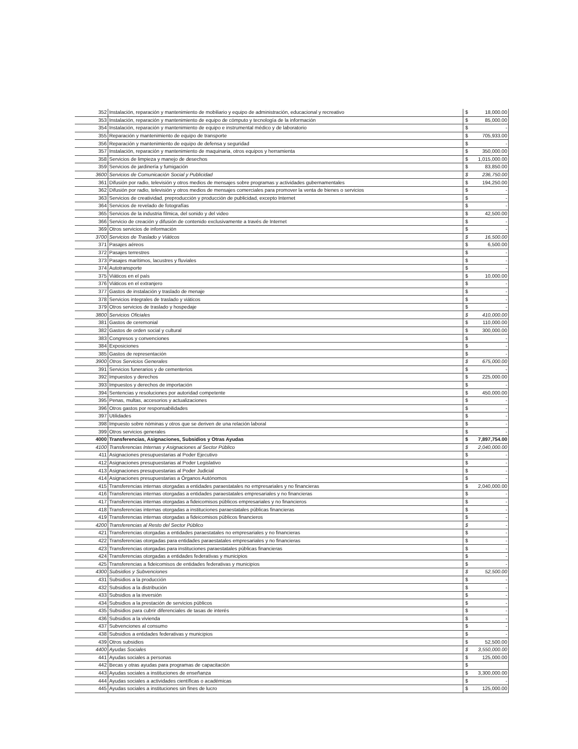| 352 | Instalación, reparación y mantenimiento de mobiliario y equipo de administración, educacional y recreativo | $ | 18,000.00 |
| 353 | Instalación, reparación y mantenimiento de equipo de cómputo y tecnología de la información | $ | 85,000.00 |
| 354 | Instalación, reparación y mantenimiento de equipo e instrumental médico y de laboratorio | $ | - |
| 355 | Reparación y mantenimiento de equipo de transporte | $ | 705,933.00 |
| 356 | Reparación y mantenimiento de equipo de defensa y seguridad | $ | - |
| 357 | Instalación, reparación y mantenimiento de maquinaria, otros equipos y herramienta | $ | 350,000.00 |
| 358 | Servicios de limpieza y manejo de desechos | $ | 1,015,000.00 |
| 359 | Servicios de jardinería y fumigación | $ | 83,850.00 |
| 3600 | Servicios de Comunicación Social y Publicidad | $ | 236,750.00 |
| 361 | Difusión por radio, televisión y otros medios de mensajes sobre programas y actividades gubernamentales | $ | 194,250.00 |
| 362 | Difusión por radio, televisión y otros medios de mensajes comerciales para promover la venta de bienes o servicios | $ | - |
| 363 | Servicios de creatividad, preproducción y producción de publicidad, excepto Internet | $ | - |
| 364 | Servicios de revelado de fotografías | $ | - |
| 365 | Servicios de la industria fílmica, del sonido y del video | $ | 42,500.00 |
| 366 | Servicio de creación y difusión de contenido exclusivamente a través de Internet | $ | - |
| 369 | Otros servicios de información | $ | - |
| 3700 | Servicios de Traslado y Viáticos | $ | 16,500.00 |
| 371 | Pasajes aéreos | $ | 6,500.00 |
| 372 | Pasajes terrestres | $ | - |
| 373 | Pasajes marítimos, lacustres y fluviales | $ | - |
| 374 | Autotransporte | $ | - |
| 375 | Viáticos en el país | $ | 10,000.00 |
| 376 | Viáticos en el extranjero | $ | - |
| 377 | Gastos de instalación y traslado de menaje | $ | - |
| 378 | Servicios integrales de traslado y viáticos | $ | - |
| 379 | Otros servicios de traslado y hospedaje | $ | - |
| 3800 | Servicios Oficiales | $ | 410,000.00 |
| 381 | Gastos de ceremonial | $ | 110,000.00 |
| 382 | Gastos de orden social y cultural | $ | 300,000.00 |
| 383 | Congresos y convenciones | $ | - |
| 384 | Exposiciones | $ | - |
| 385 | Gastos de representación | $ | - |
| 3900 | Otros Servicios Generales | $ | 675,000.00 |
| 391 | Servicios funerarios y de cementerios | $ | - |
| 392 | Impuestos y derechos | $ | 225,000.00 |
| 393 | Impuestos y derechos de importación | $ | - |
| 394 | Sentencias y resoluciones por autoridad competente | $ | 450,000.00 |
| 395 | Penas, multas, accesorios y actualizaciones | $ | - |
| 396 | Otros gastos por responsabilidades | $ | - |
| 397 | Utilidades | $ | - |
| 398 | Impuesto sobre nóminas y otros que se deriven de una relación laboral | $ | - |
| 399 | Otros servicios generales | $ | - |
| 4000 | Transferencias, Asignaciones, Subsidios y Otras Ayudas | $ | 7,897,754.00 |
| 4100 | Transferencias Internas y Asignaciones al Sector Público | $ | 2,040,000.00 |
| 411 | Asignaciones presupuestarias al Poder Ejecutivo | $ | - |
| 412 | Asignaciones presupuestarias al Poder Legislativo | $ | - |
| 413 | Asignaciones presupuestarias al Poder Judicial | $ | - |
| 414 | Asignaciones presupuestarias a Órganos Autónomos | $ | - |
| 415 | Transferencias internas otorgadas a entidades paraestatales no empresariales y no financieras | $ | 2,040,000.00 |
| 416 | Transferencias internas otorgadas a entidades paraestatales empresariales y no financieras | $ | - |
| 417 | Transferencias internas otorgadas a fideicomisos públicos empresariales y no financieros | $ | - |
| 418 | Transferencias internas otorgadas a instituciones paraestatales públicas financieras | $ | - |
| 419 | Transferencias internas otorgadas a fideicomisos públicos financieros | $ | - |
| 4200 | Transferencias al Resto del Sector Público | $ | - |
| 421 | Transferencias otorgadas a entidades paraestatales no empresariales y no financieras | $ | - |
| 422 | Transferencias otorgadas para entidades paraestatales empresariales y no financieras | $ | - |
| 423 | Transferencias otorgadas para instituciones paraestatales públicas financieras | $ | - |
| 424 | Transferencias otorgadas a entidades federativas y municipios | $ | - |
| 425 | Transferencias a fideicomisos de entidades federativas y municipios | $ | - |
| 4300 | Subsidios y Subvenciones | $ | 52,500.00 |
| 431 | Subsidios a la producción | $ | - |
| 432 | Subsidios a la distribución | $ | - |
| 433 | Subsidios a la inversión | $ | - |
| 434 | Subsidios a la prestación de servicios públicos | $ | - |
| 435 | Subsidios para cubrir diferenciales de tasas de interés | $ | - |
| 436 | Subsidios a la vivienda | $ | - |
| 437 | Subvenciones al consumo | $ | - |
| 438 | Subsidios a entidades federativas y municipios | $ | - |
| 439 | Otros subsidios | $ | 52,500.00 |
| 4400 | Ayudas Sociales | $ | 3,550,000.00 |
| 441 | Ayudas sociales a personas | $ | 125,000.00 |
| 442 | Becas y otras ayudas para programas de capacitación | $ | |
| 443 | Ayudas sociales a instituciones de enseñanza | $ | 3,300,000.00 |
| 444 | Ayudas sociales a actividades científicas o académicas | $ | - |
| 445 | Ayudas sociales a instituciones sin fines de lucro | $ | 125,000.00 |